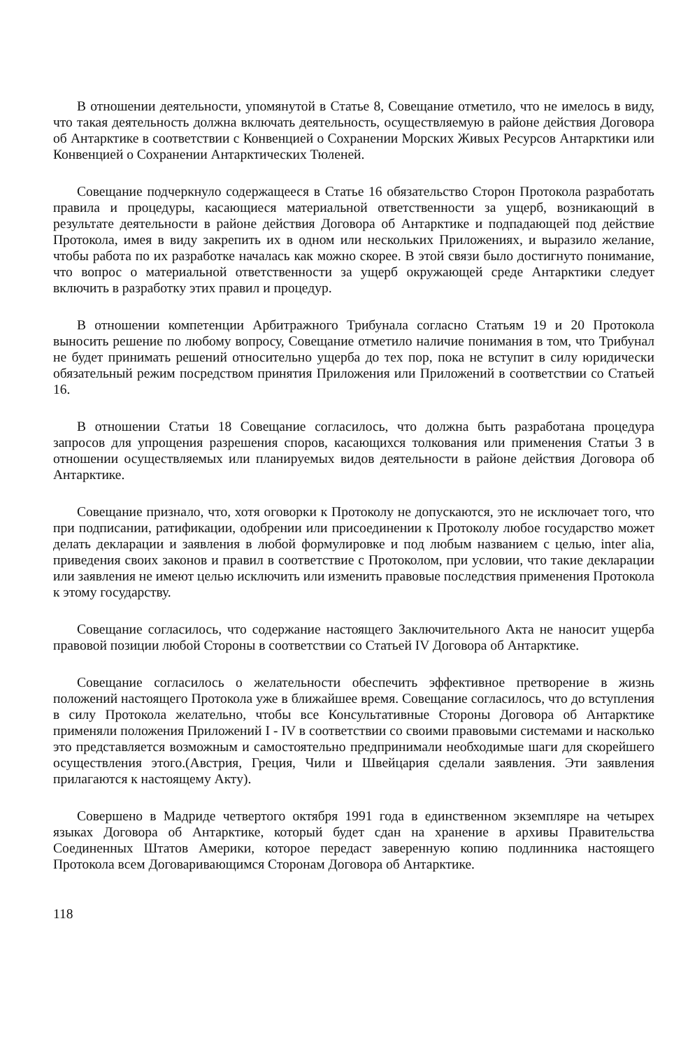В отношении деятельности, упомянутой в Статье 8, Совещание отметило, что не имелось в виду, что такая деятельность должна включать деятельность, осуществляемую в районе действия Договора об Антарктике в соответствии с Конвенцией о Сохранении Морских Живых Ресурсов Антарктики или Конвенцией о Сохранении Антарктических Тюленей.
Совещание подчеркнуло содержащееся в Статье 16 обязательство Сторон Протокола разработать правила и процедуры, касающиеся материальной ответственности за ущерб, возникающий в результате деятельности в районе действия Договора об Антарктике и подпадающей под действие Протокола, имея в виду закрепить их в одном или нескольких Приложениях, и выразило желание, чтобы работа по их разработке началась как можно скорее. В этой связи было достигнуто понимание, что вопрос о материальной ответственности за ущерб окружающей среде Антарктики следует включить в разработку этих правил и процедур.
В отношении компетенции Арбитражного Трибунала согласно Статьям 19 и 20 Протокола выносить решение по любому вопросу, Совещание отметило наличие понимания в том, что Трибунал не будет принимать решений относительно ущерба до тех пор, пока не вступит в силу юридически обязательный режим посредством принятия Приложения или Приложений в соответствии со Статьей 16.
В отношении Статьи 18 Совещание согласилось, что должна быть разработана процедура запросов для упрощения разрешения споров, касающихся толкования или применения Статьи 3 в отношении осуществляемых или планируемых видов деятельности в районе действия Договора об Антарктике.
Совещание признало, что, хотя оговорки к Протоколу не допускаются, это не исключает того, что при подписании, ратификации, одобрении или присоединении к Протоколу любое государство может делать декларации и заявления в любой формулировке и под любым названием с целью, inter alia, приведения своих законов и правил в соответствие с Протоколом, при условии, что такие декларации или заявления не имеют целью исключить или изменить правовые последствия применения Протокола к этому государству.
Совещание согласилось, что содержание настоящего Заключительного Акта не наносит ущерба правовой позиции любой Стороны в соответствии со Статьей IV Договора об Антарктике.
Совещание согласилось о желательности обеспечить эффективное претворение в жизнь положений настоящего Протокола уже в ближайшее время. Совещание согласилось, что до вступления в силу Протокола желательно, чтобы все Консультативные Стороны Договора об Антарктике применяли положения Приложений I - IV в соответствии со своими правовыми системами и насколько это представляется возможным и самостоятельно предпринимали необходимые шаги для скорейшего осуществления этого.(Австрия, Греция, Чили и Швейцария сделали заявления. Эти заявления прилагаются к настоящему Акту).
Совершено в Мадриде четвертого октября 1991 года в единственном экземпляре на четырех языках Договора об Антарктике, который будет сдан на хранение в архивы Правительства Соединенных Штатов Америки, которое передаст заверенную копию подлинника настоящего Протокола всем Договаривающимся Сторонам Договора об Антарктике.
118